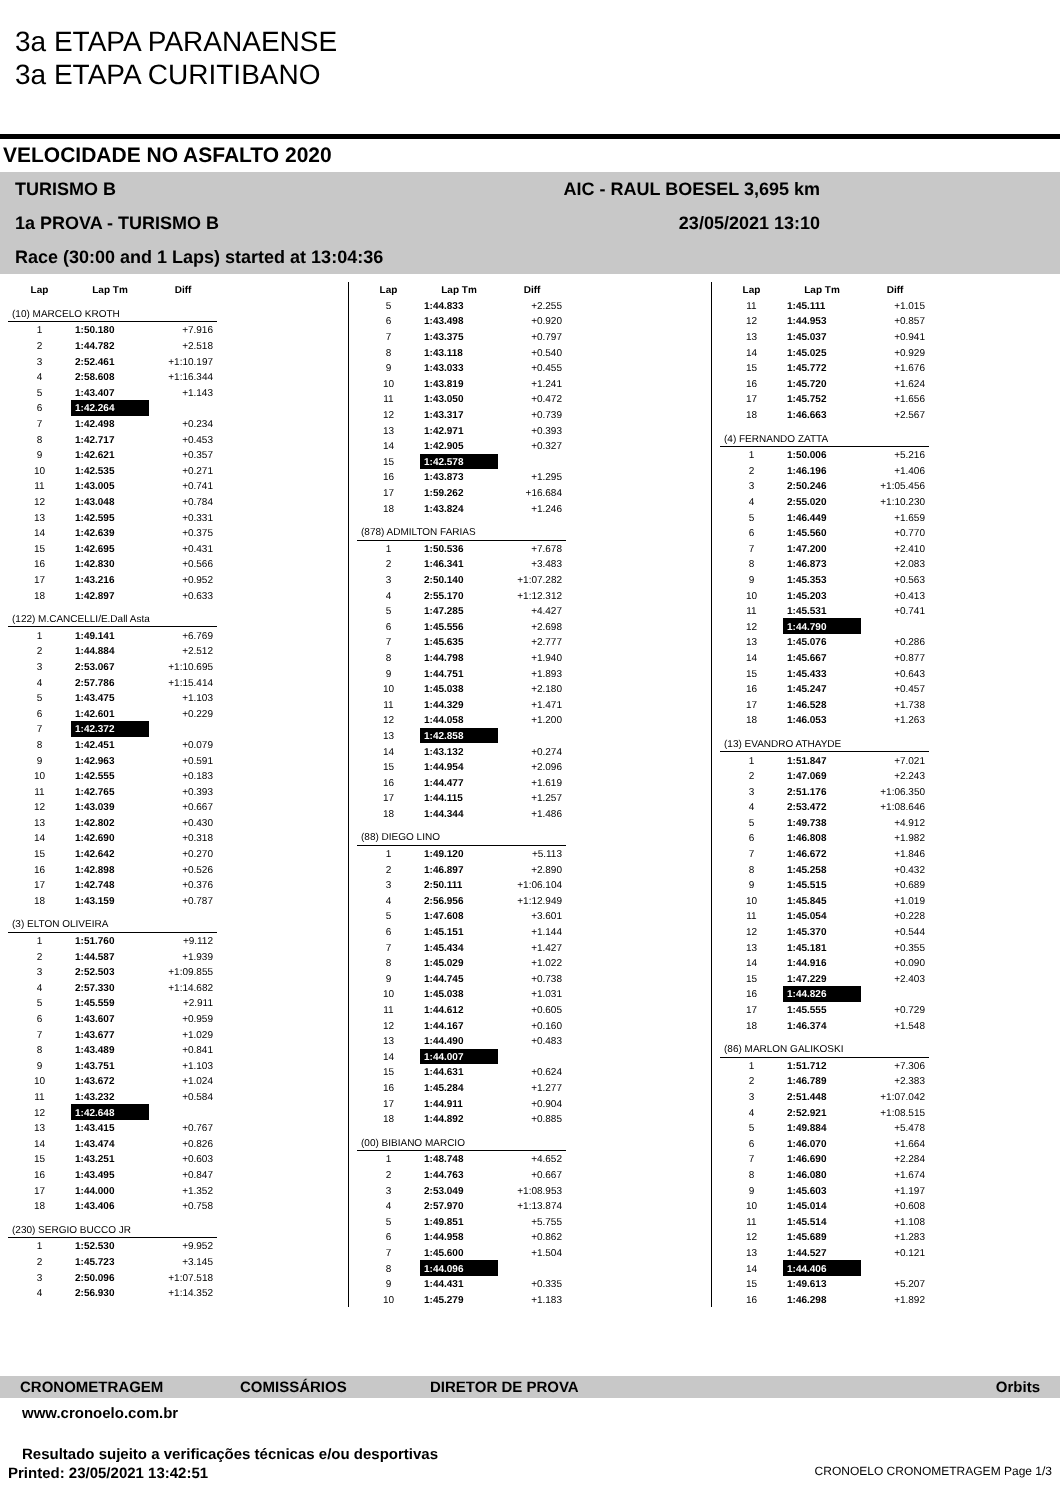3a ETAPA PARANAENSE
3a ETAPA CURITIBANO
VELOCIDADE NO ASFALTO 2020
TURISMO B AIC - RAUL BOESEL 3,695 km
1a PROVA - TURISMO B 23/05/2021 13:10
Race (30:00 and 1 Laps) started at 13:04:36
| Lap | Lap Tm | Diff |
| --- | --- | --- |
| (10) MARCELO KROTH | | |
| 1 | 1:50.180 | +7.916 |
| 2 | 1:44.782 | +2.518 |
| 3 | 2:52.461 | +1:10.197 |
| 4 | 2:58.608 | +1:16.344 |
| 5 | 1:43.407 | +1.143 |
| 6 | 1:42.264 | |
| 7 | 1:42.498 | +0.234 |
| 8 | 1:42.717 | +0.453 |
| 9 | 1:42.621 | +0.357 |
| 10 | 1:42.535 | +0.271 |
| 11 | 1:43.005 | +0.741 |
| 12 | 1:43.048 | +0.784 |
| 13 | 1:42.595 | +0.331 |
| 14 | 1:42.639 | +0.375 |
| 15 | 1:42.695 | +0.431 |
| 16 | 1:42.830 | +0.566 |
| 17 | 1:43.216 | +0.952 |
| 18 | 1:42.897 | +0.633 |
| (122) M.CANCELLI/E.Dall Asta | | |
| 1 | 1:49.141 | +6.769 |
| 2 | 1:44.884 | +2.512 |
| 3 | 2:53.067 | +1:10.695 |
| 4 | 2:57.786 | +1:15.414 |
| 5 | 1:43.475 | +1.103 |
| 6 | 1:42.601 | +0.229 |
| 7 | 1:42.372 | |
| 8 | 1:42.451 | +0.079 |
| 9 | 1:42.963 | +0.591 |
| 10 | 1:42.555 | +0.183 |
| 11 | 1:42.765 | +0.393 |
| 12 | 1:43.039 | +0.667 |
| 13 | 1:42.802 | +0.430 |
| 14 | 1:42.690 | +0.318 |
| 15 | 1:42.642 | +0.270 |
| 16 | 1:42.898 | +0.526 |
| 17 | 1:42.748 | +0.376 |
| 18 | 1:43.159 | +0.787 |
| (3) ELTON OLIVEIRA | | |
| 1 | 1:51.760 | +9.112 |
| 2 | 1:44.587 | +1.939 |
| 3 | 2:52.503 | +1:09.855 |
| 4 | 2:57.330 | +1:14.682 |
| 5 | 1:45.559 | +2.911 |
| 6 | 1:43.607 | +0.959 |
| 7 | 1:43.677 | +1.029 |
| 8 | 1:43.489 | +0.841 |
| 9 | 1:43.751 | +1.103 |
| 10 | 1:43.672 | +1.024 |
| 11 | 1:43.232 | +0.584 |
| 12 | 1:42.648 | |
| 13 | 1:43.415 | +0.767 |
| 14 | 1:43.474 | +0.826 |
| 15 | 1:43.251 | +0.603 |
| 16 | 1:43.495 | +0.847 |
| 17 | 1:44.000 | +1.352 |
| 18 | 1:43.406 | +0.758 |
| (230) SERGIO BUCCO JR | | |
| 1 | 1:52.530 | +9.952 |
| 2 | 1:45.723 | +3.145 |
| 3 | 2:50.096 | +1:07.518 |
| 4 | 2:56.930 | +1:14.352 |
| Lap | Lap Tm | Diff |
| --- | --- | --- |
| 5 | 1:44.833 | +2.255 |
| 6 | 1:43.498 | +0.920 |
| 7 | 1:43.375 | +0.797 |
| 8 | 1:43.118 | +0.540 |
| 9 | 1:43.033 | +0.455 |
| 10 | 1:43.819 | +1.241 |
| 11 | 1:43.050 | +0.472 |
| 12 | 1:43.317 | +0.739 |
| 13 | 1:42.971 | +0.393 |
| 14 | 1:42.905 | +0.327 |
| 15 | 1:42.578 | |
| 16 | 1:43.873 | +1.295 |
| 17 | 1:59.262 | +16.684 |
| 18 | 1:43.824 | +1.246 |
| (878) ADMILTON FARIAS | | |
| 1 | 1:50.536 | +7.678 |
| 2 | 1:46.341 | +3.483 |
| 3 | 2:50.140 | +1:07.282 |
| 4 | 2:55.170 | +1:12.312 |
| 5 | 1:47.285 | +4.427 |
| 6 | 1:45.556 | +2.698 |
| 7 | 1:45.635 | +2.777 |
| 8 | 1:44.798 | +1.940 |
| 9 | 1:44.751 | +1.893 |
| 10 | 1:45.038 | +2.180 |
| 11 | 1:44.329 | +1.471 |
| 12 | 1:44.058 | +1.200 |
| 13 | 1:42.858 | |
| 14 | 1:43.132 | +0.274 |
| 15 | 1:44.954 | +2.096 |
| 16 | 1:44.477 | +1.619 |
| 17 | 1:44.115 | +1.257 |
| 18 | 1:44.344 | +1.486 |
| (88) DIEGO LINO | | |
| 1 | 1:49.120 | +5.113 |
| 2 | 1:46.897 | +2.890 |
| 3 | 2:50.111 | +1:06.104 |
| 4 | 2:56.956 | +1:12.949 |
| 5 | 1:47.608 | +3.601 |
| 6 | 1:45.151 | +1.144 |
| 7 | 1:45.434 | +1.427 |
| 8 | 1:45.029 | +1.022 |
| 9 | 1:44.745 | +0.738 |
| 10 | 1:45.038 | +1.031 |
| 11 | 1:44.612 | +0.605 |
| 12 | 1:44.167 | +0.160 |
| 13 | 1:44.490 | +0.483 |
| 14 | 1:44.007 | |
| 15 | 1:44.631 | +0.624 |
| 16 | 1:45.284 | +1.277 |
| 17 | 1:44.911 | +0.904 |
| 18 | 1:44.892 | +0.885 |
| (00) BIBIANO MARCIO | | |
| 1 | 1:48.748 | +4.652 |
| 2 | 1:44.763 | +0.667 |
| 3 | 2:53.049 | +1:08.953 |
| 4 | 2:57.970 | +1:13.874 |
| 5 | 1:49.851 | +5.755 |
| 6 | 1:44.958 | +0.862 |
| 7 | 1:45.600 | +1.504 |
| 8 | 1:44.096 | |
| 9 | 1:44.431 | +0.335 |
| 10 | 1:45.279 | +1.183 |
| Lap | Lap Tm | Diff |
| --- | --- | --- |
| 11 | 1:45.111 | +1.015 |
| 12 | 1:44.953 | +0.857 |
| 13 | 1:45.037 | +0.941 |
| 14 | 1:45.025 | +0.929 |
| 15 | 1:45.772 | +1.676 |
| 16 | 1:45.720 | +1.624 |
| 17 | 1:45.752 | +1.656 |
| 18 | 1:46.663 | +2.567 |
| (4) FERNANDO ZATTA | | |
| 1 | 1:50.006 | +5.216 |
| 2 | 1:46.196 | +1.406 |
| 3 | 2:50.246 | +1:05.456 |
| 4 | 2:55.020 | +1:10.230 |
| 5 | 1:46.449 | +1.659 |
| 6 | 1:45.560 | +0.770 |
| 7 | 1:47.200 | +2.410 |
| 8 | 1:46.873 | +2.083 |
| 9 | 1:45.353 | +0.563 |
| 10 | 1:45.203 | +0.413 |
| 11 | 1:45.531 | +0.741 |
| 12 | 1:44.790 | |
| 13 | 1:45.076 | +0.286 |
| 14 | 1:45.667 | +0.877 |
| 15 | 1:45.433 | +0.643 |
| 16 | 1:45.247 | +0.457 |
| 17 | 1:46.528 | +1.738 |
| 18 | 1:46.053 | +1.263 |
| (13) EVANDRO ATHAYDE | | |
| 1 | 1:51.847 | +7.021 |
| 2 | 1:47.069 | +2.243 |
| 3 | 2:51.176 | +1:06.350 |
| 4 | 2:53.472 | +1:08.646 |
| 5 | 1:49.738 | +4.912 |
| 6 | 1:46.808 | +1.982 |
| 7 | 1:46.672 | +1.846 |
| 8 | 1:45.258 | +0.432 |
| 9 | 1:45.515 | +0.689 |
| 10 | 1:45.845 | +1.019 |
| 11 | 1:45.054 | +0.228 |
| 12 | 1:45.370 | +0.544 |
| 13 | 1:45.181 | +0.355 |
| 14 | 1:44.916 | +0.090 |
| 15 | 1:47.229 | +2.403 |
| 16 | 1:44.826 | |
| 17 | 1:45.555 | +0.729 |
| 18 | 1:46.374 | +1.548 |
| (86) MARLON GALIKOSKI | | |
| 1 | 1:51.712 | +7.306 |
| 2 | 1:46.789 | +2.383 |
| 3 | 2:51.448 | +1:07.042 |
| 4 | 2:52.921 | +1:08.515 |
| 5 | 1:49.884 | +5.478 |
| 6 | 1:46.070 | +1.664 |
| 7 | 1:46.690 | +2.284 |
| 8 | 1:46.080 | +1.674 |
| 9 | 1:45.603 | +1.197 |
| 10 | 1:45.014 | +0.608 |
| 11 | 1:45.514 | +1.108 |
| 12 | 1:45.689 | +1.283 |
| 13 | 1:44.527 | +0.121 |
| 14 | 1:44.406 | |
| 15 | 1:49.613 | +5.207 |
| 16 | 1:46.298 | +1.892 |
CRONOMETRAGEM COMISSÁRIOS DIRETOR DE PROVA Orbits
www.cronoelo.com.br
Resultado sujeito a verificações técnicas e/ou desportivas
Printed: 23/05/2021 13:42:51 CRONOELO CRONOMETRAGEM Page 1/3